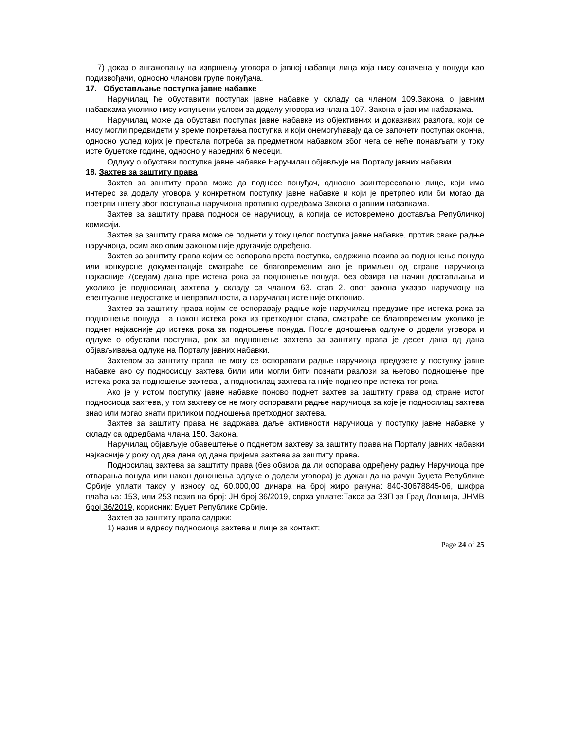7) доказ о ангажовању на извршењу уговора о јавној набавци лица која нису означена у понуди као подизвођачи, односно чланови групе понуђача.
17. Обустављање поступка јавне набавке
Наручилац ће обуставити поступак јавне набавке у складу са чланом 109.Закона о јавним набавкама уколико нису испуњени услови за доделу уговора из члана 107. Закона о јавним набавкама.
Наручилац може да обустави поступак јавне набавке из објективних и доказивих разлога, који се нису могли предвидети у време покретања поступка и који онемогућавају да се започети поступак оконча, односно услед којих је престала потреба за предметном набавком због чега се неће понављати у току исте буџетске године, односно у наредних 6 месеци.
Одлуку о обустави поступка јавне набавке Наручилац објављује на Порталу јавних набавки.
18. Захтев за заштиту права
Захтев за заштиту права може да поднесе понуђач, односно заинтересовано лице, који има интерес за доделу уговора у конкретном поступку јавне набавке и који је претрпео или би могао да претрпи штету због поступања наручиоца противно одредбама Закона о јавним набавкама.
Захтев за заштиту права подноси се наручиоцу, а копија се истовремено доставља Републичкој комисији.
Захтев за заштиту права може се поднети у току целог поступка јавне набавке, против сваке радње наручиоца, осим ако овим законом није другачије одређено.
Захтев за заштиту права којим се оспорава врста поступка, садржина позива за подношење понуда или конкурсне документације сматраће се благовременим ако је примљен од стране наручиоца најкасније 7(седам) дана пре истека рока за подношење понуда, без обзира на начин достављања и уколико је подносилац захтева у складу са чланом 63. став 2. овог закона указао наручиоцу на евентуалне недостатке и неправилности, а наручилац исте није отклонио.
Захтев за заштиту права којим се оспоравају радње које наручилац предузме пре истека рока за подношење понуда , а након истека рока из претходног става, сматраће се благовременим уколико је поднет најкасније до истека рока за подношење понуда. После доношења одлуке о додели уговора и одлуке о обустави поступка, рок за подношење захтева за заштиту права је десет дана од дана објављивања одлуке на Порталу јавних набавки.
Захтевом за заштиту права не могу се оспоравати радње наручиоца предузете у поступку јавне набавке ако су подносиоцу захтева били или могли бити познати разлози за његово подношење пре истека рока за подношење захтева , а подносилац захтева га није поднео пре истека тог рока.
Ако је у истом поступку јавне набавке поново поднет захтев за заштиту права од стране истог подносиоца захтева, у том захтеву се не могу оспоравати радње наручиоца за које је подносилац захтева знао или могао знати приликом подношења претходног захтева.
Захтев за заштиту права не задржава даље активности наручиоца у поступку јавне набавке у складу са одредбама члана 150. Закона.
Наручилац објављује обавештење о поднетом захтеву за заштиту права на Порталу јавних набавки најкасније у року од два дана од дана пријема захтева за заштиту права.
Подносилац захтева за заштиту права (без обзира да ли оспорава одређену радњу Наручиоца пре отварања понуда или након доношења одлуке о додели уговора) је дужан да на рачун буџета Републике Србије уплати таксу у износу од 60.000,00 динара на број жиро рачуна: 840-30678845-06, шифра плаћања: 153, или 253 позив на број: ЈН број 36/2019, сврха уплате:Такса за ЗЗП за Град Лозница, ЈНМВ број 36/2019, корисник: Буџет Републике Србије.
Захтев за заштиту права садржи:
1) назив и адресу подносиоца захтева и лице за контакт;
Page 24 of 25